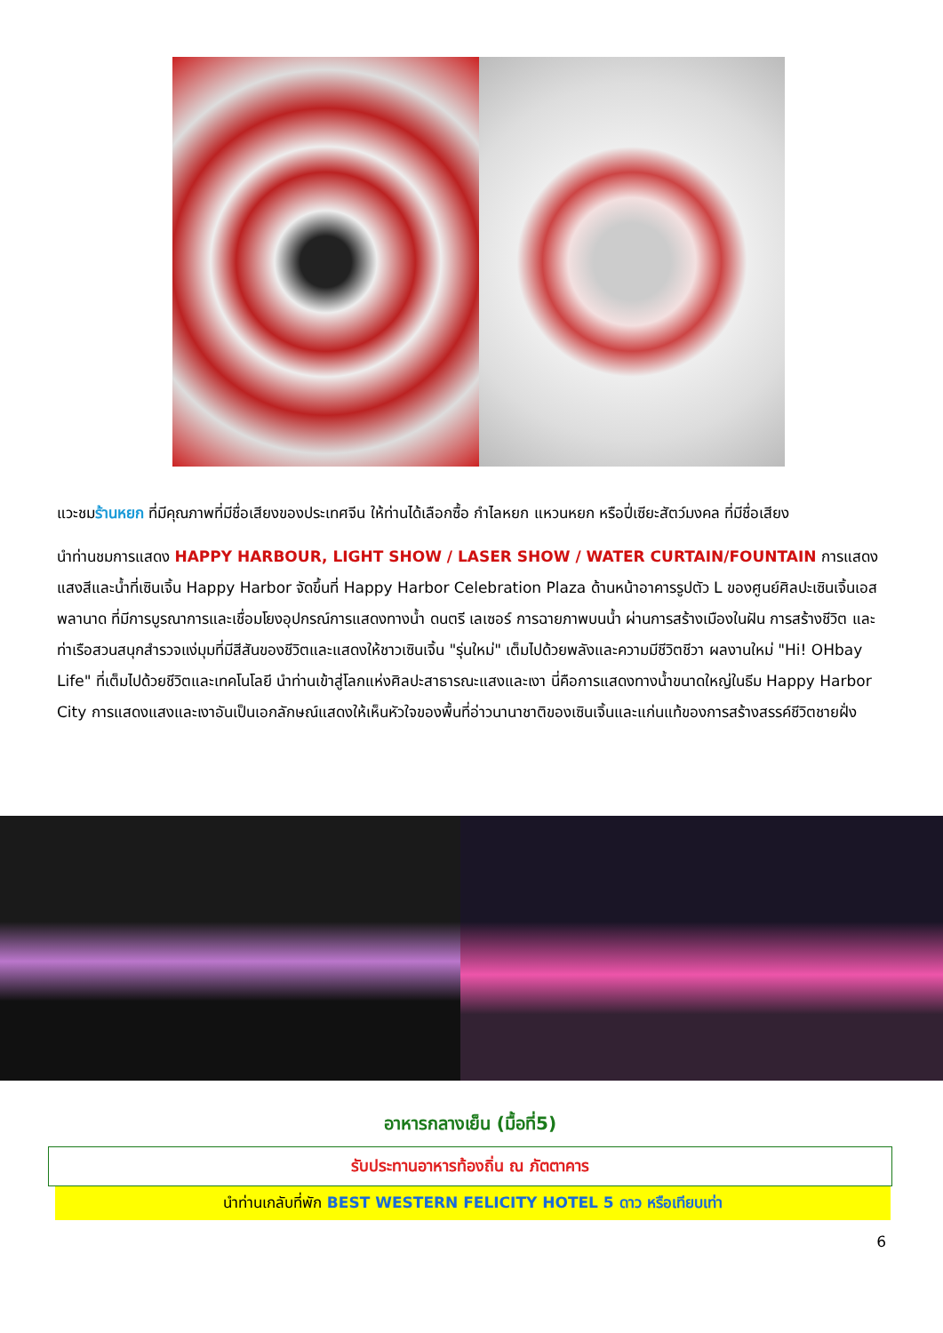แวะชมร้านหยก ที่มีคุณภาพที่มีชื่อเสียงของประเทศจีน ให้ท่านได้เลือกซื้อ กำไลหยก แหวนหยก หรือปี่เซียะสัตว์มงคล ที่มีชื่อเสียง
นำท่านชมการแสดง HAPPY HARBOUR, LIGHT SHOW / LASER SHOW / WATER CURTAIN/FOUNTAIN การแสดงแสงสีและน้ำที่เซินเจิ้น Happy Harbor จัดขึ้นที่ Happy Harbor Celebration Plaza ด้านหน้าอาคารรูปตัว L ของศูนย์ศิลปะเซินเจิ้นเอสพลานาด ที่มีการบูรณาการและเชื่อมโยงอุปกรณ์การแสดงทางน้ำ ดนตรี เลเซอร์ การฉายภาพบนน้ำ ผ่านการสร้างเมืองในฝัน การสร้างชีวิต และ ท่าเรือสวนสนุกสำรวจแง่มุมที่มีสีสันของชีวิตและแสดงให้ชาวเซินเจิ้น "รุ่นใหม่" เต็มไปด้วยพลังและความมีชีวิตชีวา ผลงานใหม่ "Hi! OHbay Life" ที่เต็มไปด้วยชีวิตและเทคโนโลยี นำท่านเข้าสู่โลกแห่งศิลปะสาธารณะแสงและเงา นี่คือการแสดงทางน้ำขนาดใหญ่ในธีม Happy Harbor City การแสดงแสงและเงาอันเป็นเอกลักษณ์แสดงให้เห็นหัวใจของพื้นที่อ่าวนานาชาติของเซินเจิ้นและแก่นแท้ของการสร้างสรรค์ชีวิตชายฝั่ง
อาหารกลางเย็น (มื้อที่5)
รับประทานอาหารท้องถิ่น ณ ภัตตาคาร
นำท่านเกลับที่พัก BEST WESTERN FELICITY HOTEL 5 ดาว หรือเทียบเท่า
6